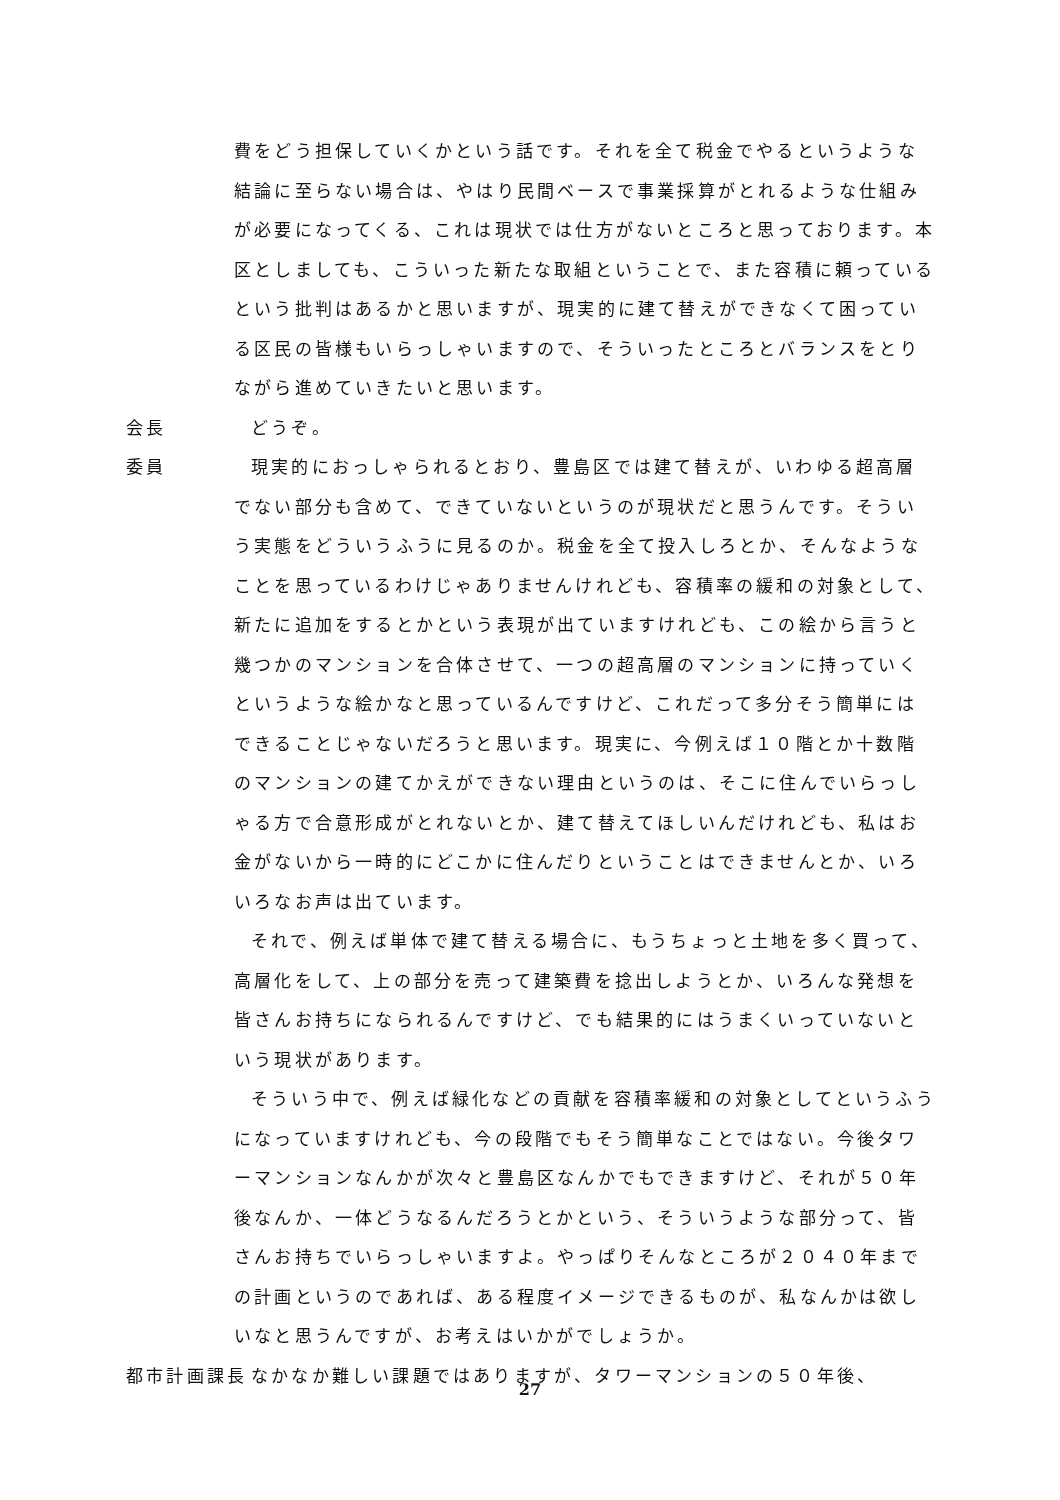費をどう担保していくかという話です。それを全て税金でやるというような結論に至らない場合は、やはり民間ベースで事業採算がとれるような仕組みが必要になってくる、これは現状では仕方がないところと思っております。本区としましても、こういった新たな取組ということで、また容積に頼っているという批判はあるかと思いますが、現実的に建て替えができなくて困っている区民の皆様もいらっしゃいますので、そういったところとバランスをとりながら進めていきたいと思います。
会長 どうぞ。
委員 現実的におっしゃられるとおり、豊島区では建て替えが、いわゆる超高層でない部分も含めて、できていないというのが現状だと思うんです。そういう実態をどういうふうに見るのか。税金を全て投入しろとか、そんなようなことを思っているわけじゃありませんけれども、容積率の緩和の対象として、新たに追加をするとかという表現が出ていますけれども、この絵から言うと幾つかのマンションを合体させて、一つの超高層のマンションに持っていくというような絵かなと思っているんですけど、これだって多分そう簡単にはできることじゃないだろうと思います。現実に、今例えば１０階とか十数階のマンションの建てかえができない理由というのは、そこに住んでいらっしゃる方で合意形成がとれないとか、建て替えてほしいんだけれども、私はお金がないから一時的にどこかに住んだりということはできませんとか、いろいろなお声は出ています。
それで、例えば単体で建て替える場合に、もうちょっと土地を多く買って、高層化をして、上の部分を売って建築費を捻出しようとか、いろんな発想を皆さんお持ちになられるんですけど、でも結果的にはうまくいっていないという現状があります。
そういう中で、例えば緑化などの貢献を容積率緩和の対象としてというふうになっていますけれども、今の段階でもそう簡単なことではない。今後タワーマンションなんかが次々と豊島区なんかでもできますけど、それが５０年後なんか、一体どうなるんだろうとかという、そういうような部分って、皆さんお持ちでいらっしゃいますよ。やっぱりそんなところが２０４０年までの計画というのであれば、ある程度イメージできるものが、私なんかは欲しいなと思うんですが、お考えはいかがでしょうか。
都市計画課長 なかなか難しい課題ではありますが、タワーマンションの５０年後、
27